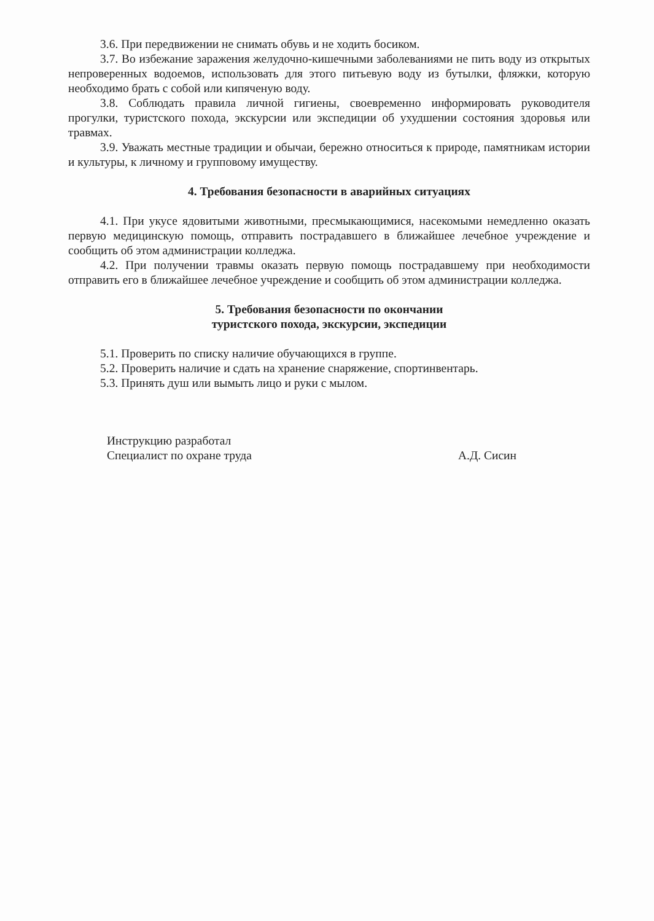3.6. При передвижении не снимать обувь и не ходить босиком.
3.7. Во избежание заражения желудочно-кишечными заболеваниями не пить воду из открытых непроверенных водоемов, использовать для этого питьевую воду из бутылки, фляжки, которую необходимо брать с собой или кипяченую воду.
3.8. Соблюдать правила личной гигиены, своевременно информировать руководителя прогулки, туристского похода, экскурсии или экспедиции об ухудшении состояния здоровья или травмах.
3.9. Уважать местные традиции и обычаи, бережно относиться к природе, памятникам истории и культуры, к личному и групповому имуществу.
4. Требования безопасности в аварийных ситуациях
4.1. При укусе ядовитыми животными, пресмыкающимися, насекомыми немедленно оказать первую медицинскую помощь, отправить пострадавшего в ближайшее лечебное учреждение и сообщить об этом администрации колледжа.
4.2. При получении травмы оказать первую помощь пострадавшему при необходимости отправить его в ближайшее лечебное учреждение и сообщить об этом администрации колледжа.
5. Требования безопасности по окончании
туристского похода, экскурсии, экспедиции
5.1. Проверить по списку наличие обучающихся в группе.
5.2. Проверить наличие и сдать на хранение снаряжение, спортинвентарь.
5.3. Принять душ или вымыть лицо и руки с мылом.
Инструкцию разработал
Специалист по охране труда
А.Д. Сисин